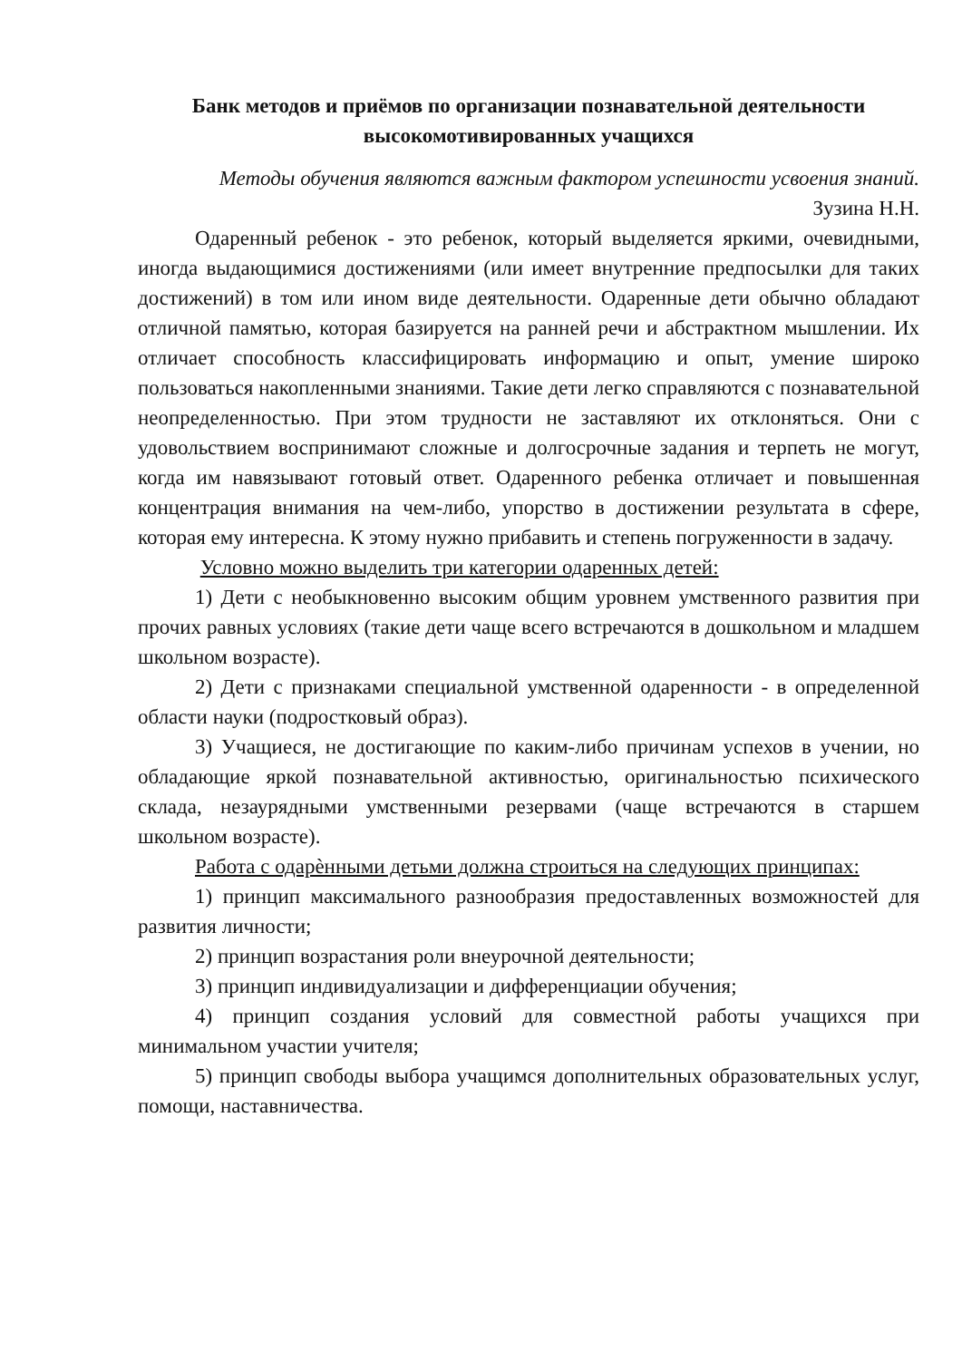Банк методов и приёмов по организации познавательной деятельности высокомотивированных учащихся
Методы обучения являются важным фактором успешности усвоения знаний.
Зузина Н.Н.
Одаренный ребенок - это ребенок, который выделяется яркими, очевидными, иногда выдающимися достижениями (или имеет внутренние предпосылки для таких достижений) в том или ином виде деятельности. Одаренные дети обычно обладают отличной памятью, которая базируется на ранней речи и абстрактном мышлении. Их отличает способность классифицировать информацию и опыт, умение широко пользоваться накопленными знаниями. Такие дети легко справляются с познавательной неопределенностью. При этом трудности не заставляют их отклоняться. Они с удовольствием воспринимают сложные и долгосрочные задания и терпеть не могут, когда им навязывают готовый ответ. Одаренного ребенка отличает и повышенная концентрация внимания на чем-либо, упорство в достижении результата в сфере, которая ему интересна. К этому нужно прибавить и степень погруженности в задачу.
Условно можно выделить три категории одаренных детей:
1) Дети с необыкновенно высоким общим уровнем умственного развития при прочих равных условиях (такие дети чаще всего встречаются в дошкольном и младшем школьном возрасте).
2) Дети с признаками специальной умственной одаренности - в определенной области науки (подростковый образ).
3) Учащиеся, не достигающие по каким-либо причинам успехов в учении, но обладающие яркой познавательной активностью, оригинальностью психического склада, незаурядными умственными резервами (чаще встречаются в старшем школьном возрасте).
Работа с одарѐнными детьми должна строиться на следующих принципах:
1) принцип максимального разнообразия предоставленных возможностей для развития личности;
2) принцип возрастания роли внеурочной деятельности;
3) принцип индивидуализации и дифференциации обучения;
4) принцип создания условий для совместной работы учащихся при минимальном участии учителя;
5) принцип свободы выбора учащимся дополнительных образовательных услуг, помощи, наставничества.